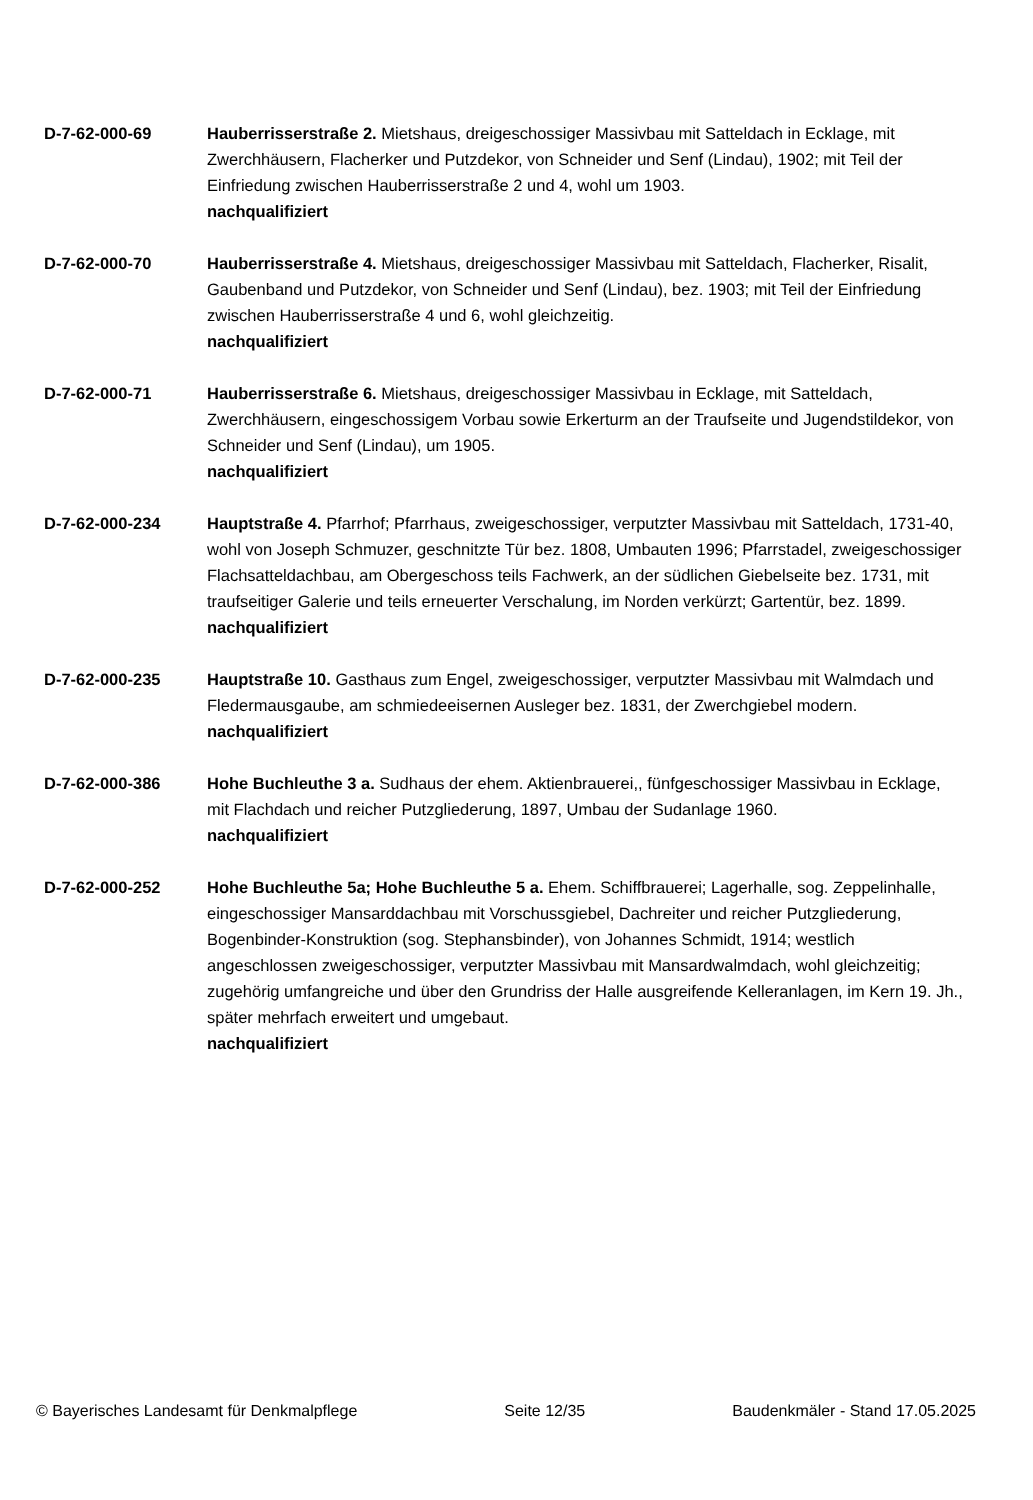D-7-62-000-69 Hauberrisserstraße 2. Mietshaus, dreigeschossiger Massivbau mit Satteldach in Ecklage, mit Zwerchhäusern, Flacherker und Putzdekor, von Schneider und Senf (Lindau), 1902; mit Teil der Einfriedung zwischen Hauberrisserstraße 2 und 4, wohl um 1903.
nachqualifiziert
D-7-62-000-70 Hauberrisserstraße 4. Mietshaus, dreigeschossiger Massivbau mit Satteldach, Flacherker, Risalit, Gaubenband und Putzdekor, von Schneider und Senf (Lindau), bez. 1903; mit Teil der Einfriedung zwischen Hauberrisserstraße 4 und 6, wohl gleichzeitig.
nachqualifiziert
D-7-62-000-71 Hauberrisserstraße 6. Mietshaus, dreigeschossiger Massivbau in Ecklage, mit Satteldach, Zwerchhäusern, eingeschossigem Vorbau sowie Erkerturm an der Traufseite und Jugendstildekor, von Schneider und Senf (Lindau), um 1905.
nachqualifiziert
D-7-62-000-234 Hauptstraße 4. Pfarrhof; Pfarrhaus, zweigeschossiger, verputzter Massivbau mit Satteldach, 1731-40, wohl von Joseph Schmuzer, geschnitzte Tür bez. 1808, Umbauten 1996; Pfarrstadel, zweigeschossiger Flachsatteldachbau, am Obergeschoss teils Fachwerk, an der südlichen Giebelseite bez. 1731, mit traufseitiger Galerie und teils erneuerter Verschalung, im Norden verkürzt; Gartentür, bez. 1899.
nachqualifiziert
D-7-62-000-235 Hauptstraße 10. Gasthaus zum Engel, zweigeschossiger, verputzter Massivbau mit Walmdach und Fledermausgaube, am schmiedeeisernen Ausleger bez. 1831, der Zwerchgiebel modern.
nachqualifiziert
D-7-62-000-386 Hohe Buchleuthe 3 a. Sudhaus der ehem. Aktienbrauerei,, fünfgeschossiger Massivbau in Ecklage, mit Flachdach und reicher Putzgliederung, 1897, Umbau der Sudanlage 1960.
nachqualifiziert
D-7-62-000-252 Hohe Buchleuthe 5a; Hohe Buchleuthe 5 a. Ehem. Schiffbrauerei; Lagerhalle, sog. Zeppelinhalle, eingeschossiger Mansarddachbau mit Vorschussgiebel, Dachreiter und reicher Putzgliederung, Bogenbinder-Konstruktion (sog. Stephansbinder), von Johannes Schmidt, 1914; westlich angeschlossen zweigeschossiger, verputzter Massivbau mit Mansardwalmdach, wohl gleichzeitig; zugehörig umfangreiche und über den Grundriss der Halle ausgreifende Kelleranlagen, im Kern 19. Jh., später mehrfach erweitert und umgebaut.
nachqualifiziert
© Bayerisches Landesamt für Denkmalpflege Seite 12/35 Baudenkmäler - Stand 17.05.2025